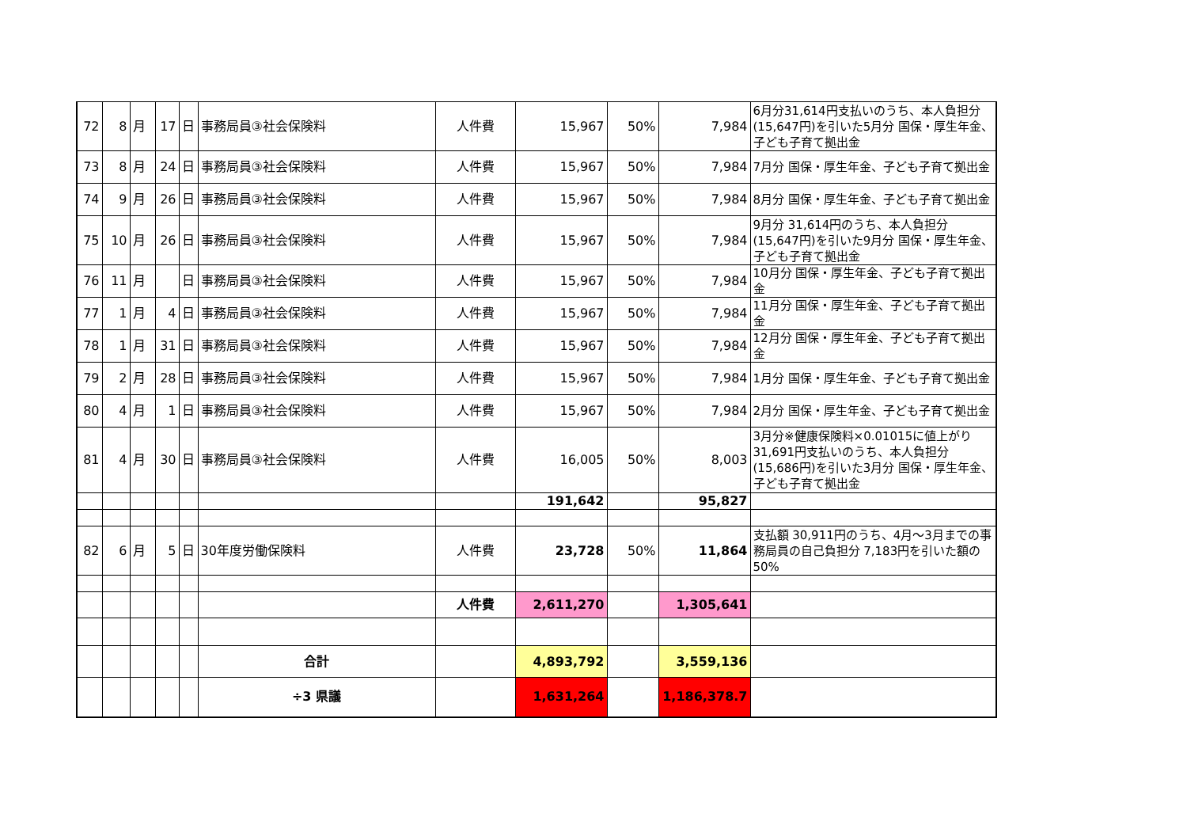| 72 | 8 | 月 | 17 | 日 | 事務局員③社会保険料 | 人件費 | 15,967 | 50% | 7,984 | 6月分31,614円支払いのうち、本人負担分(15,647円)を引いた5月分 国保・厚生年金、子ども子育て拠出金 |
| 73 | 8 | 月 | 24 | 日 | 事務局員③社会保険料 | 人件費 | 15,967 | 50% | 7,984 | 7月分 国保・厚生年金、子ども子育て拠出金 |
| 74 | 9 | 月 | 26 | 日 | 事務局員③社会保険料 | 人件費 | 15,967 | 50% | 7,984 | 8月分 国保・厚生年金、子ども子育て拠出金 |
| 75 | 10 | 月 | 26 | 日 | 事務局員③社会保険料 | 人件費 | 15,967 | 50% | 7,984 | 9月分 31,614円のうち、本人負担分(15,647円)を引いた9月分 国保・厚生年金、子ども子育て拠出金 |
| 76 | 11 | 月 | | 日 | 事務局員③社会保険料 | 人件費 | 15,967 | 50% | 7,984 | 10月分 国保・厚生年金、子ども子育て拠出金 |
| 77 | 1 | 月 | 4 | 日 | 事務局員③社会保険料 | 人件費 | 15,967 | 50% | 7,984 | 11月分 国保・厚生年金、子ども子育て拠出金 |
| 78 | 1 | 月 | 31 | 日 | 事務局員③社会保険料 | 人件費 | 15,967 | 50% | 7,984 | 12月分 国保・厚生年金、子ども子育て拠出金 |
| 79 | 2 | 月 | 28 | 日 | 事務局員③社会保険料 | 人件費 | 15,967 | 50% | 7,984 | 1月分 国保・厚生年金、子ども子育て拠出金 |
| 80 | 4 | 月 | 1 | 日 | 事務局員③社会保険料 | 人件費 | 15,967 | 50% | 7,984 | 2月分 国保・厚生年金、子ども子育て拠出金 |
| 81 | 4 | 月 | 30 | 日 | 事務局員③社会保険料 | 人件費 | 16,005 | 50% | 8,003 | 3月分※健康保険料×0.01015に値上がり 31,691円支払いのうち、本人負担分(15,686円)を引いた3月分 国保・厚生年金、子ども子育て拠出金 |
| | | | | | | | 191,642 | | 95,827 | |
| 82 | 6 | 月 | 5 | 日 | 30年度労働保険料 | 人件費 | 23,728 | 50% | 11,864 | 支払額 30,911円のうち、4月～3月までの事務局員の自己負担分 7,183円を引いた額の50% |
| | | | | | | 人件費 | 2,611,270 | | 1,305,641 | |
| | | | | | 合計 | | 4,893,792 | | 3,559,136 | |
| | | | | | ÷3 県議 | | 1,631,264 | | 1,186,378.7 | |